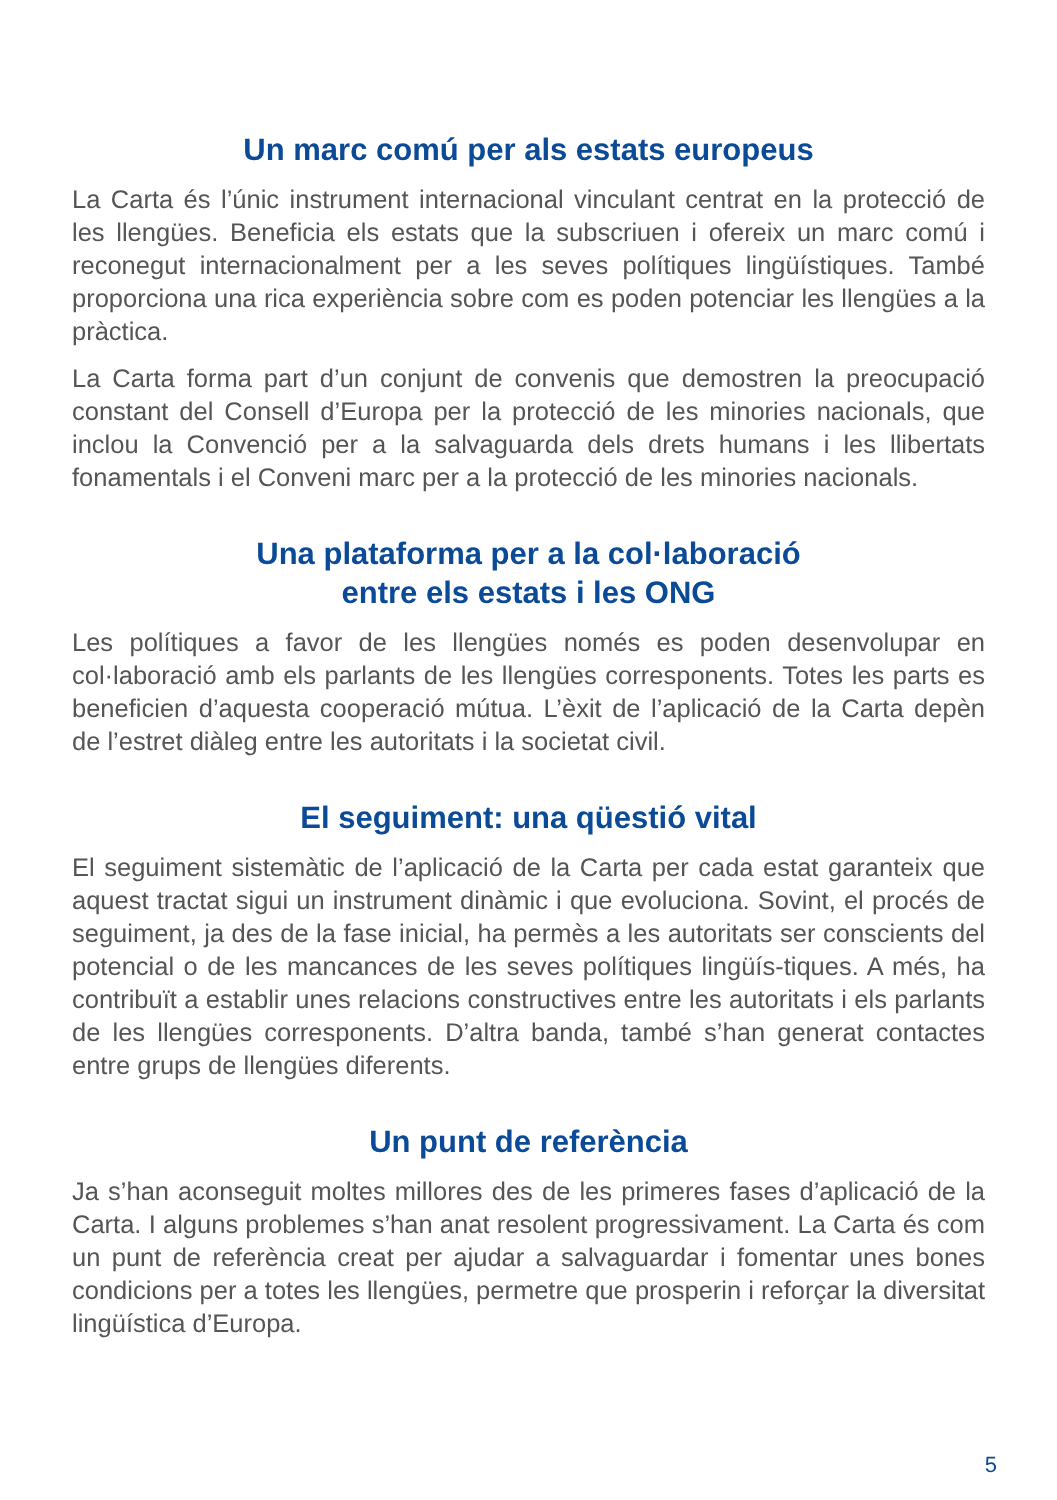Un marc comú per als estats europeus
La Carta és l’únic instrument internacional vinculant centrat en la protecció de les llengües. Beneficia els estats que la subscriuen i ofereix un marc comú i reconegut internacionalment per a les seves polítiques lingüístiques. També proporciona una rica experiència sobre com es poden potenciar les llengües a la pràctica.
La Carta forma part d’un conjunt de convenis que demostren la preocupació constant del Consell d’Europa per la protecció de les minories nacionals, que inclou la Convenció per a la salvaguarda dels drets humans i les llibertats fonamentals i el Conveni marc per a la protecció de les minories nacionals.
Una plataforma per a la col·laboració
entre els estats i les ONG
Les polítiques a favor de les llengües només es poden desenvolupar en col·laboració amb els parlants de les llengües corresponents. Totes les parts es beneficien d’aquesta cooperació mútua. L’èxit de l’aplicació de la Carta depèn de l’estret diàleg entre les autoritats i la societat civil.
El seguiment: una qüestió vital
El seguiment sistemàtic de l’aplicació de la Carta per cada estat garanteix que aquest tractat sigui un instrument dinàmic i que evoluciona. Sovint, el procés de seguiment, ja des de la fase inicial, ha permès a les autoritats ser conscients del potencial o de les mancances de les seves polítiques lingüís-tiques. A més, ha contribuït a establir unes relacions constructives entre les autoritats i els parlants de les llengües corresponents. D’altra banda, també s’han generat contactes entre grups de llengües diferents.
Un punt de referència
Ja s’han aconseguit moltes millores des de les primeres fases d’aplicació de la Carta. I alguns problemes s’han anat resolent progressivament. La Carta és com un punt de referència creat per ajudar a salvaguardar i fomentar unes bones condicions per a totes les llengües, permetre que prosperin i reforçar la diversitat lingüística d’Europa.
5